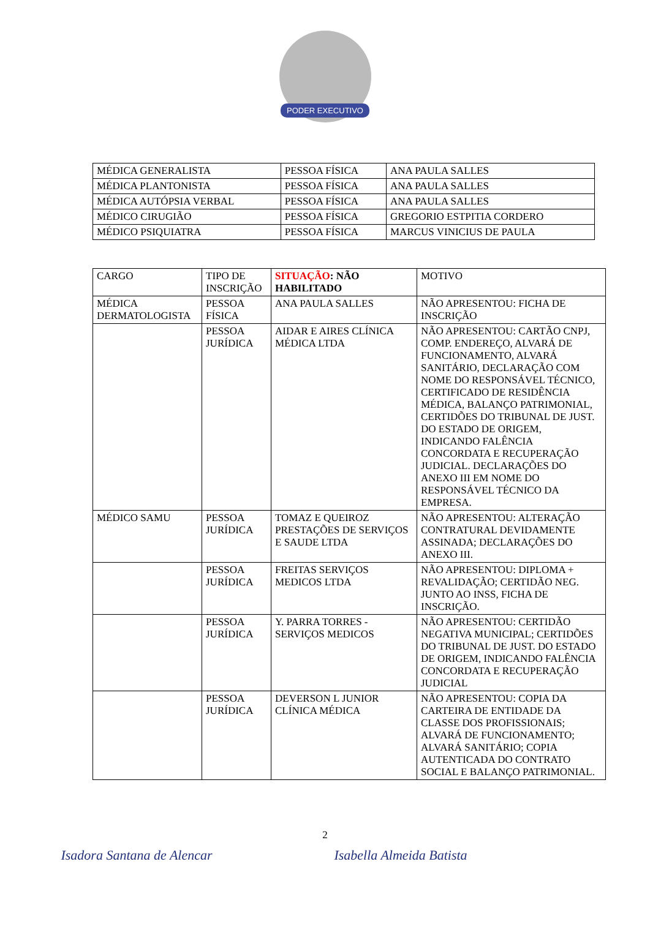PODER EXECUTIVO
| MÉDICA GENERALISTA | PESSOA FÍSICA | ANA PAULA SALLES |
| MÉDICA PLANTONISTA | PESSOA FÍSICA | ANA PAULA SALLES |
| MÉDICA AUTÓPSIA VERBAL | PESSOA FÍSICA | ANA PAULA SALLES |
| MÉDICO CIRUGIÃO | PESSOA FÍSICA | GREGORIO ESTPITIA CORDERO |
| MÉDICO PSIQUIATRA | PESSOA FÍSICA | MARCUS VINICIUS DE PAULA |
| CARGO | TIPO DE INSCRIÇÃO | SITUAÇÃO : NÃO HABILITADO | MOTIVO |
| MÉDICA DERMATOLOGISTA | PESSOA FÍSICA | ANA PAULA SALLES | NÃO APRESENTOU: FICHA DE INSCRIÇÃO |
| | PESSOA JURÍDICA | AIDAR E AIRES CLÍNICA MÉDICA LTDA | NÃO APRESENTOU: CARTÃO CNPJ, COMP. ENDEREÇO, ALVARÁ DE FUNCIONAMENTO, ALVARÁ SANITÁRIO, DECLARAÇÃO COM NOME DO RESPONSÁVEL TÉCNICO, CERTIFICADO DE RESIDÊNCIA MÉDICA, BALANÇO PATRIMONIAL, CERTIDÕES DO TRIBUNAL DE JUST. DO ESTADO DE ORIGEM, INDICANDO FALÊNCIA CONCORDATA E RECUPERAÇÃO JUDICIAL. DECLARAÇÕES DO ANEXO III EM NOME DO RESPONSÁVEL TÉCNICO DA EMPRESA. |
| MÉDICO SAMU | PESSOA JURÍDICA | TOMAZ E QUEIROZ PRESTAÇÕES DE SERVIÇOS E SAUDE LTDA | NÃO APRESENTOU: ALTERAÇÃO CONTRATURAL DEVIDAMENTE ASSINADA; DECLARAÇÕES DO ANEXO III. |
| | PESSOA JURÍDICA | FREITAS SERVIÇOS MEDICOS LTDA | NÃO APRESENTOU: DIPLOMA + REVALIDAÇÃO; CERTIDÃO NEG. JUNTO AO INSS, FICHA DE INSCRIÇÃO. |
| | PESSOA JURÍDICA | Y. PARRA TORRES - SERVIÇOS MEDICOS | NÃO APRESENTOU: CERTIDÃO NEGATIVA MUNICIPAL; CERTIDÕES DO TRIBUNAL DE JUST. DO ESTADO DE ORIGEM, INDICANDO FALÊNCIA CONCORDATA E RECUPERAÇÃO JUDICIAL |
| | PESSOA JURÍDICA | DEVERSON L JUNIOR CLÍNICA MÉDICA | NÃO APRESENTOU: COPIA DA CARTEIRA DE ENTIDADE DA CLASSE DOS PROFISSIONAIS; ALVARÁ DE FUNCIONAMENTO; ALVARÁ SANITÁRIO; COPIA AUTENTICADA DO CONTRATO SOCIAL E BALANÇO PATRIMONIAL. |
2
Isadora Santana de Alencar Isabella Almeida Batista